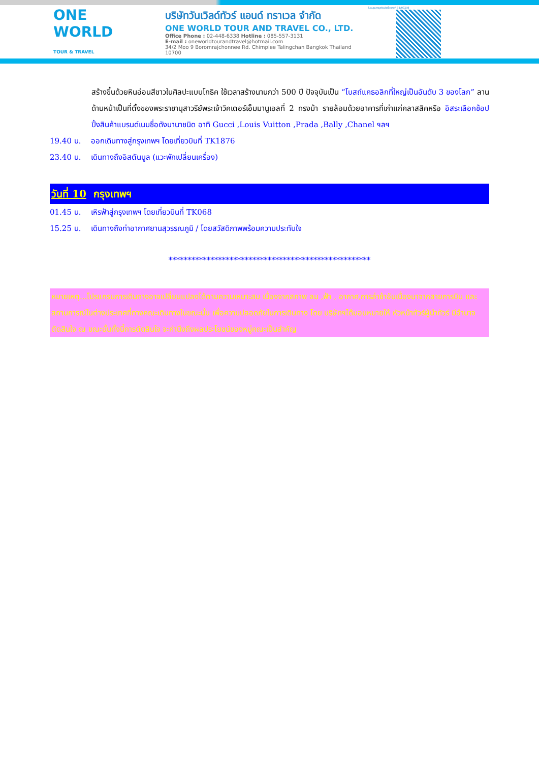ONE WORLD
TOUR & TRAVEL
บริษัทวันเวิลด์ทัวร์ แอนด์ ทราเวล จำกัด
ONE WORLD TOUR AND TRAVEL CO., LTD.
Office Phone : 02-448-6338 Hotline : 085-557-3131
E-mail : oneworldtourandtravel@hotmail.com
34/2 Moo 9 Boromrajchonnee Rd. Chimplee Talingchan Bangkok Thailand 10700
ใบอนุญาตธุรกิจนำเที่ยวเลขที่ 11/05298
สร้างขึ้นด้วยหินอ่อนสีขาวในศิลปะแบบโกธิค ใช้เวลาสร้างนานกว่า 500 ปี ปัจจุบันเป็น “โบสถ์แคธอลิกที่ใหญ่เป็นอันดับ 3 ของโลก” ลานด้านหน้าเป็นที่ตั้งของพระราชานุสาวรีย์พระเจ้าวิคเตอร์เอ็มมานูเอลที่ 2 ทรงม้า รายล้อมด้วยอาคารที่เก่าแก่คลาสสิคหรือ อิสระเลือกช้อปปิ้งสินค้าแบรนด์เนมชื่อดังนานาชนิด อาทิ Gucci ,Louis Vuitton ,Prada ,Bally ,Chanel ฯลฯ
19.40 น. ออกเดินทางสู่กรุงเทพฯ โดยเที่ยวบินที่ TK1876
23.40 น. เดินทางถึงอิสตันบูล (แวะพักเปลี่ยนเครื่อง)
วันที่ 10 กรุงเทพฯ
01.45 น. เหิรฟ้าสู่กรุงเทพฯ โดยเที่ยวบินที่ TK068
15.25 น. เดินทางถึงท่าอากาศยานสุวรรณภูมิ / โดยสวัสดิภาพพร้อมความประทับใจ
*****************************************************
หมายเหตุ...โปรแกรมการเดินทางอาจเปลี่ยนแปลงได้ตามความเหมาะสม เนื่องจากสภาพ ลม ,ฟ้า , อากาศ,การล่าช้าอันเนื่องมาจากสายการบิน และสถานการณ์ในต่างประเทศที่ทางคณะเดินทางในขณะนั้น เพื่อความปลอดภัยในการเดินทาง โดย บริษัทฯได้มอบหมายให้ หัวหน้าทัวร์ผู้นำทัวร์ มีอำนาจตัดสินใจ ณ ขณะนั้นทั้งนี้การตัดสินใจ จะคำนึงถึงผลประโยชน์ของหมู่คณะเป็นสำคัญ